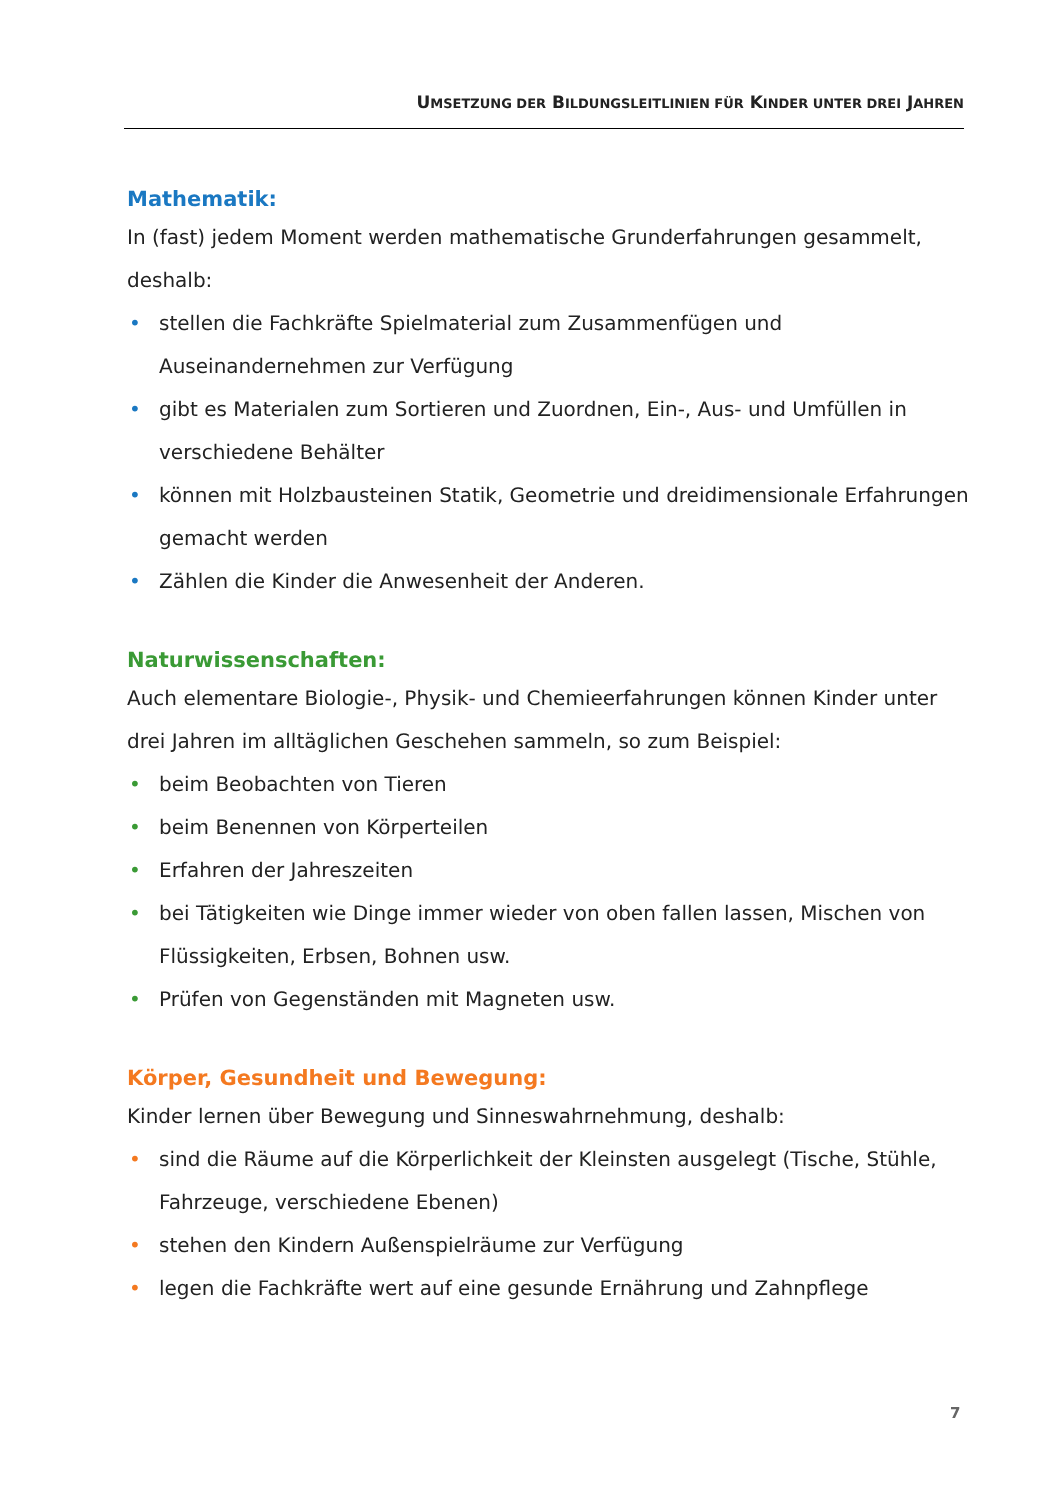UMSETZUNG DER BILDUNGSLEITLINIEN FÜR KINDER UNTER DREI JAHREN
Mathematik:
In (fast) jedem Moment werden mathematische Grunderfahrungen gesammelt, deshalb:
• stellen die Fachkräfte Spielmaterial zum Zusammenfügen und Auseinandernehmen zur Verfügung
• gibt es Materialen zum Sortieren und Zuordnen, Ein-, Aus- und Umfüllen in verschiedene Behälter
• können mit Holzbausteinen Statik, Geometrie und dreidimensionale Erfahrungen gemacht werden
• Zählen die Kinder die Anwesenheit der Anderen.
Naturwissenschaften:
Auch elementare Biologie-, Physik- und Chemieerfahrungen können Kinder unter drei Jahren im alltäglichen Geschehen sammeln, so zum Beispiel:
• beim Beobachten von Tieren
• beim Benennen von Körperteilen
• Erfahren der Jahreszeiten
• bei Tätigkeiten wie Dinge immer wieder von oben fallen lassen, Mischen von Flüssigkeiten, Erbsen, Bohnen usw.
• Prüfen von Gegenständen mit Magneten usw.
Körper, Gesundheit und Bewegung:
Kinder lernen über Bewegung und Sinneswahrnehmung, deshalb:
• sind die Räume auf die Körperlichkeit der Kleinsten ausgelegt (Tische, Stühle, Fahrzeuge, verschiedene Ebenen)
• stehen den Kindern Außenspielräume zur Verfügung
• legen die Fachkräfte wert auf eine gesunde Ernährung und Zahnpflege
7